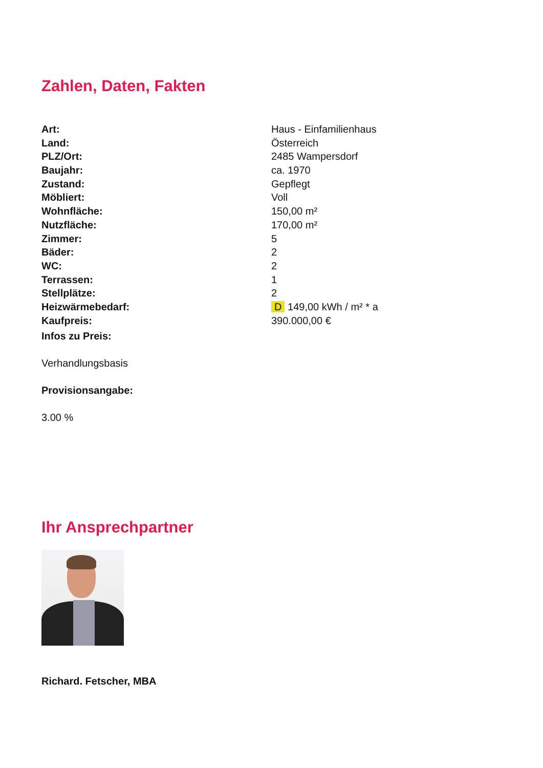Zahlen, Daten, Fakten
| Art: | Haus - Einfamilienhaus |
| Land: | Österreich |
| PLZ/Ort: | 2485 Wampersdorf |
| Baujahr: | ca. 1970 |
| Zustand: | Gepflegt |
| Möbliert: | Voll |
| Wohnfläche: | 150,00 m² |
| Nutzfläche: | 170,00 m² |
| Zimmer: | 5 |
| Bäder: | 2 |
| WC: | 2 |
| Terrassen: | 1 |
| Stellplätze: | 2 |
| Heizwärmebedarf: | D 149,00 kWh / m² * a |
| Kaufpreis: | 390.000,00 € |
Infos zu Preis:
Verhandlungsbasis
Provisionsangabe:
3.00 %
Ihr Ansprechpartner
Richard. Fetscher, MBA